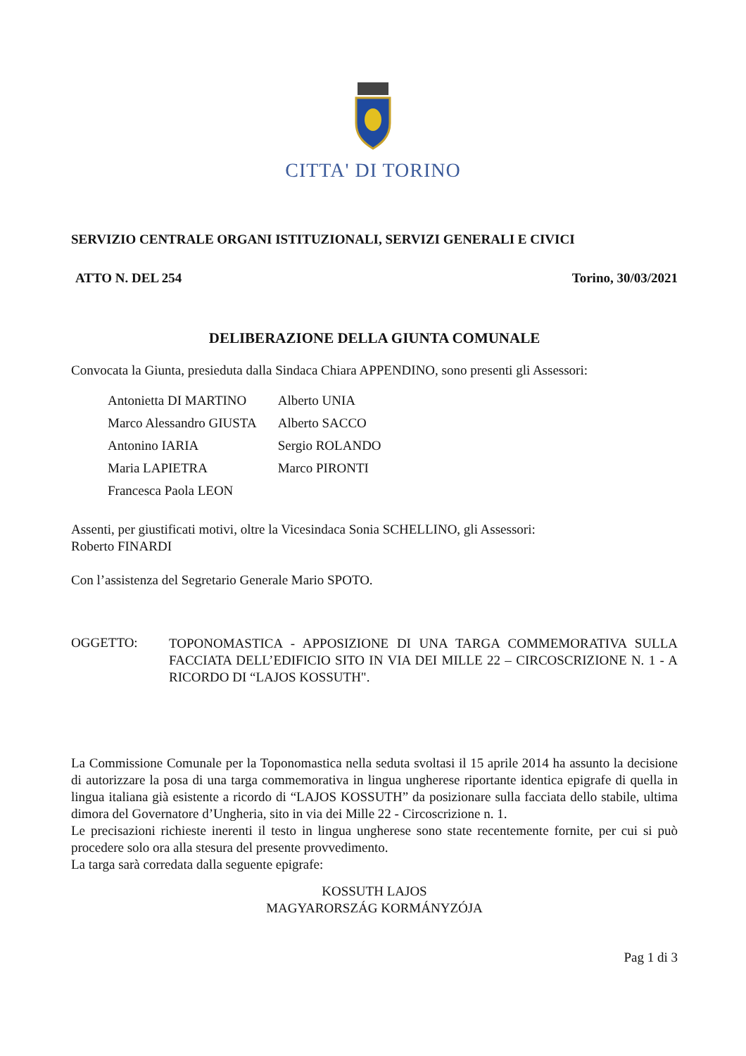CITTA' DI TORINO
SERVIZIO CENTRALE ORGANI ISTITUZIONALI, SERVIZI GENERALI E CIVICI
ATTO N. DEL 254 Torino, 30/03/2021
DELIBERAZIONE DELLA GIUNTA COMUNALE
Convocata la Giunta, presieduta dalla Sindaca Chiara APPENDINO, sono presenti gli Assessori:
| Antonietta DI MARTINO | Alberto UNIA |
| Marco Alessandro GIUSTA | Alberto SACCO |
| Antonino IARIA | Sergio ROLANDO |
| Maria LAPIETRA | Marco PIRONTI |
| Francesca Paola LEON | |
Assenti, per giustificati motivi, oltre la Vicesindaca Sonia SCHELLINO, gli Assessori:
Roberto FINARDI
Con l’assistenza del Segretario Generale Mario SPOTO.
OGGETTO:
TOPONOMASTICA - APPOSIZIONE DI UNA TARGA COMMEMORATIVA SULLA FACCIATA DELL’EDIFICIO SITO IN VIA DEI MILLE 22 – CIRCOSCRIZIONE N. 1 - A RICORDO DI “LAJOS KOSSUTH".
La Commissione Comunale per la Toponomastica nella seduta svoltasi il 15 aprile 2014 ha assunto la decisione di autorizzare la posa di una targa commemorativa in lingua ungherese riportante identica epigrafe di quella in lingua italiana già esistente a ricordo di “LAJOS KOSSUTH” da posizionare sulla facciata dello stabile, ultima dimora del Governatore d’Ungheria, sito in via dei Mille 22 - Circoscrizione n. 1.
Le precisazioni richieste inerenti il testo in lingua ungherese sono state recentemente fornite, per cui si può procedere solo ora alla stesura del presente provvedimento.
La targa sarà corredata dalla seguente epigrafe:
KOSSUTH LAJOS
MAGYARORSZÁG KORMÁNYZÓJA
Pag 1 di 3